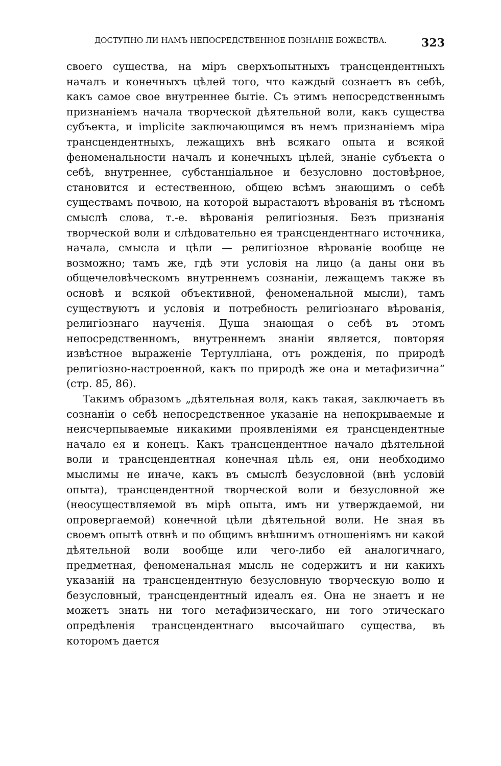ДОСТУПНО ЛИ НАМЪ НЕПОСРЕДСТВЕННОЕ ПОЗНАНІЕ БОЖЕСТВА. 323
своего существа, на міръ сверхъопытныхъ трансцендентныхъ началъ и конечныхъ цѣлей того, что каждый сознаетъ въ себѣ, какъ самое свое внутреннее бытіе. Съ этимъ непосредственнымъ признаніемъ начала творческой дѣятельной воли, какъ существа субъекта, и implicite заключающимся въ немъ признаніемъ міра трансцендентныхъ, лежащихъ внѣ всякаго опыта и всякой феноменальности началъ и конечныхъ цѣлей, знаніе субъекта о себѣ, внутреннее, субстанціальное и безусловно достовѣрное, становится и естественною, общею всѣмъ знающимъ о себѣ существамъ почвою, на которой вырастаютъ вѣрованія въ тѣсномъ смыслѣ слова, т.-е. вѣрованія религіозныя. Безъ признанія творческой воли и слѣдовательно ея трансцендентнаго источника, начала, смысла и цѣли — религіозное вѣрованіе вообще не возможно; тамъ же, гдѣ эти условія на лицо (а даны они въ общечеловѣческомъ внутреннемъ сознаніи, лежащемъ также въ основѣ и всякой объективной, феноменальной мысли), тамъ существуютъ и условія и потребность религіознаго вѣрованія, религіознаго наученія. Душа знающая о себѣ въ этомъ непосредственномъ, внутреннемъ знаніи является, повторяя извѣстное выраженіе Тертулліана, отъ рожденія, по природѣ религіозно-настроенной, какъ по природѣ же она и метафизична“ (стр. 85, 86).
Такимъ образомъ „дѣятельная воля, какъ такая, заключаетъ въ сознаніи о себѣ непосредственное указаніе на непокрываемые и неисчерпываемые никакими проявленіями ея трансцендентные начало ея и конецъ. Какъ трансцендентное начало дѣятельной воли и трансцендентная конечная цѣль ея, они необходимо мыслимы не иначе, какъ въ смыслѣ безусловной (внѣ условій опыта), трансцендентной творческой воли и безусловной же (неосуществляемой въ мірѣ опыта, имъ ни утверждаемой, ни опровергаемой) конечной цѣли дѣятельной воли. Не зная въ своемъ опытѣ отвнѣ и по общимъ внѣшнимъ отношеніямъ ни какой дѣятельной воли вообще или чего-либо ей аналогичнаго, предметная, феноменальная мысль не содержитъ и ни какихъ указаній на трансцендентную безусловную творческую волю и безусловный, трансцендентный идеалъ ея. Она не знаетъ и не можетъ знать ни того метафизическаго, ни того этическаго опредѣленія трансцендентнаго высочайшаго существа, въ которомъ дается